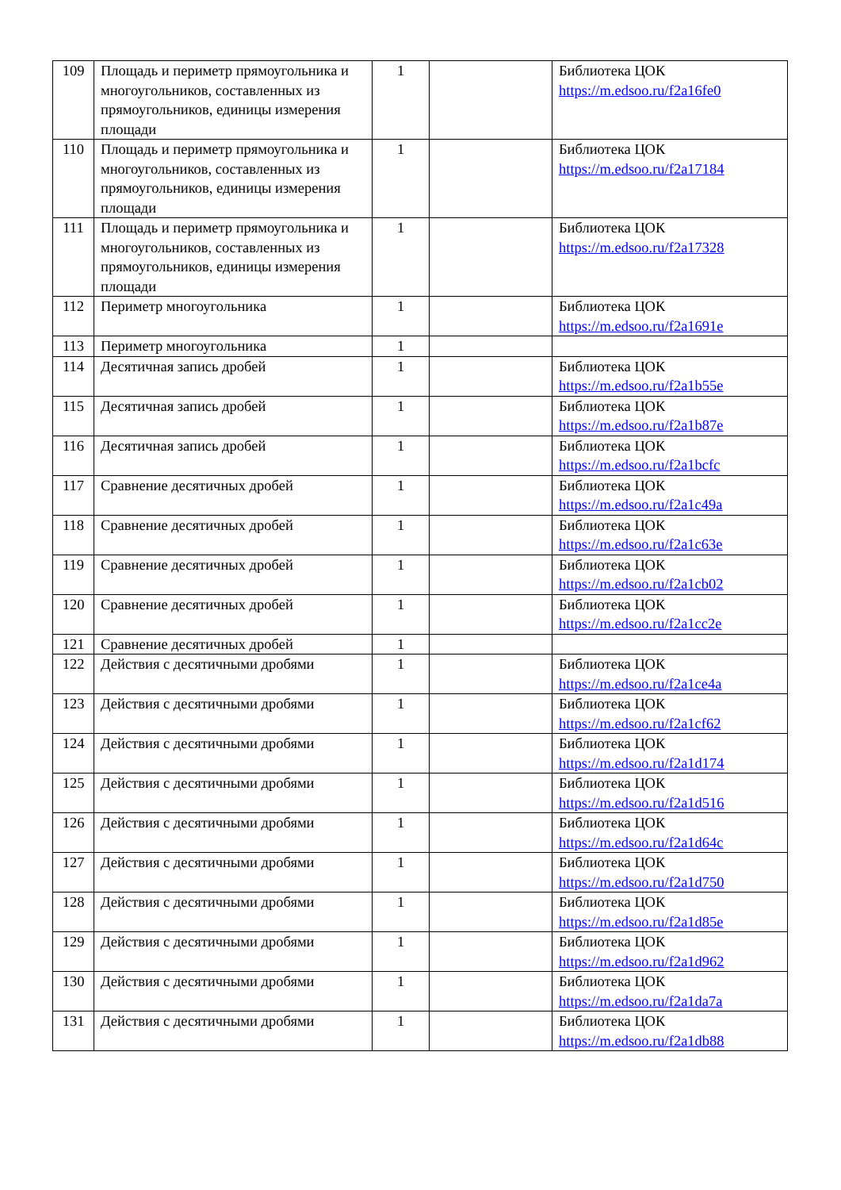| 109 | Площадь и периметр прямоугольника и многоугольников, составленных из прямоугольников, единицы измерения площади | 1 | | Библиотека ЦОК https://m.edsoo.ru/f2a16fe0 |
| 110 | Площадь и периметр прямоугольника и многоугольников, составленных из прямоугольников, единицы измерения площади | 1 | | Библиотека ЦОК https://m.edsoo.ru/f2a17184 |
| 111 | Площадь и периметр прямоугольника и многоугольников, составленных из прямоугольников, единицы измерения площади | 1 | | Библиотека ЦОК https://m.edsoo.ru/f2a17328 |
| 112 | Периметр многоугольника | 1 | | Библиотека ЦОК https://m.edsoo.ru/f2a1691e |
| 113 | Периметр многоугольника | 1 | | |
| 114 | Десятичная запись дробей | 1 | | Библиотека ЦОК https://m.edsoo.ru/f2a1b55e |
| 115 | Десятичная запись дробей | 1 | | Библиотека ЦОК https://m.edsoo.ru/f2a1b87e |
| 116 | Десятичная запись дробей | 1 | | Библиотека ЦОК https://m.edsoo.ru/f2a1bcfc |
| 117 | Сравнение десятичных дробей | 1 | | Библиотека ЦОК https://m.edsoo.ru/f2a1c49a |
| 118 | Сравнение десятичных дробей | 1 | | Библиотека ЦОК https://m.edsoo.ru/f2a1c63e |
| 119 | Сравнение десятичных дробей | 1 | | Библиотека ЦОК https://m.edsoo.ru/f2a1cb02 |
| 120 | Сравнение десятичных дробей | 1 | | Библиотека ЦОК https://m.edsoo.ru/f2a1cc2e |
| 121 | Сравнение десятичных дробей | 1 | | |
| 122 | Действия с десятичными дробями | 1 | | Библиотека ЦОК https://m.edsoo.ru/f2a1ce4a |
| 123 | Действия с десятичными дробями | 1 | | Библиотека ЦОК https://m.edsoo.ru/f2a1cf62 |
| 124 | Действия с десятичными дробями | 1 | | Библиотека ЦОК https://m.edsoo.ru/f2a1d174 |
| 125 | Действия с десятичными дробями | 1 | | Библиотека ЦОК https://m.edsoo.ru/f2a1d516 |
| 126 | Действия с десятичными дробями | 1 | | Библиотека ЦОК https://m.edsoo.ru/f2a1d64c |
| 127 | Действия с десятичными дробями | 1 | | Библиотека ЦОК https://m.edsoo.ru/f2a1d750 |
| 128 | Действия с десятичными дробями | 1 | | Библиотека ЦОК https://m.edsoo.ru/f2a1d85e |
| 129 | Действия с десятичными дробями | 1 | | Библиотека ЦОК https://m.edsoo.ru/f2a1d962 |
| 130 | Действия с десятичными дробями | 1 | | Библиотека ЦОК https://m.edsoo.ru/f2a1da7a |
| 131 | Действия с десятичными дробями | 1 | | Библиотека ЦОК https://m.edsoo.ru/f2a1db88 |